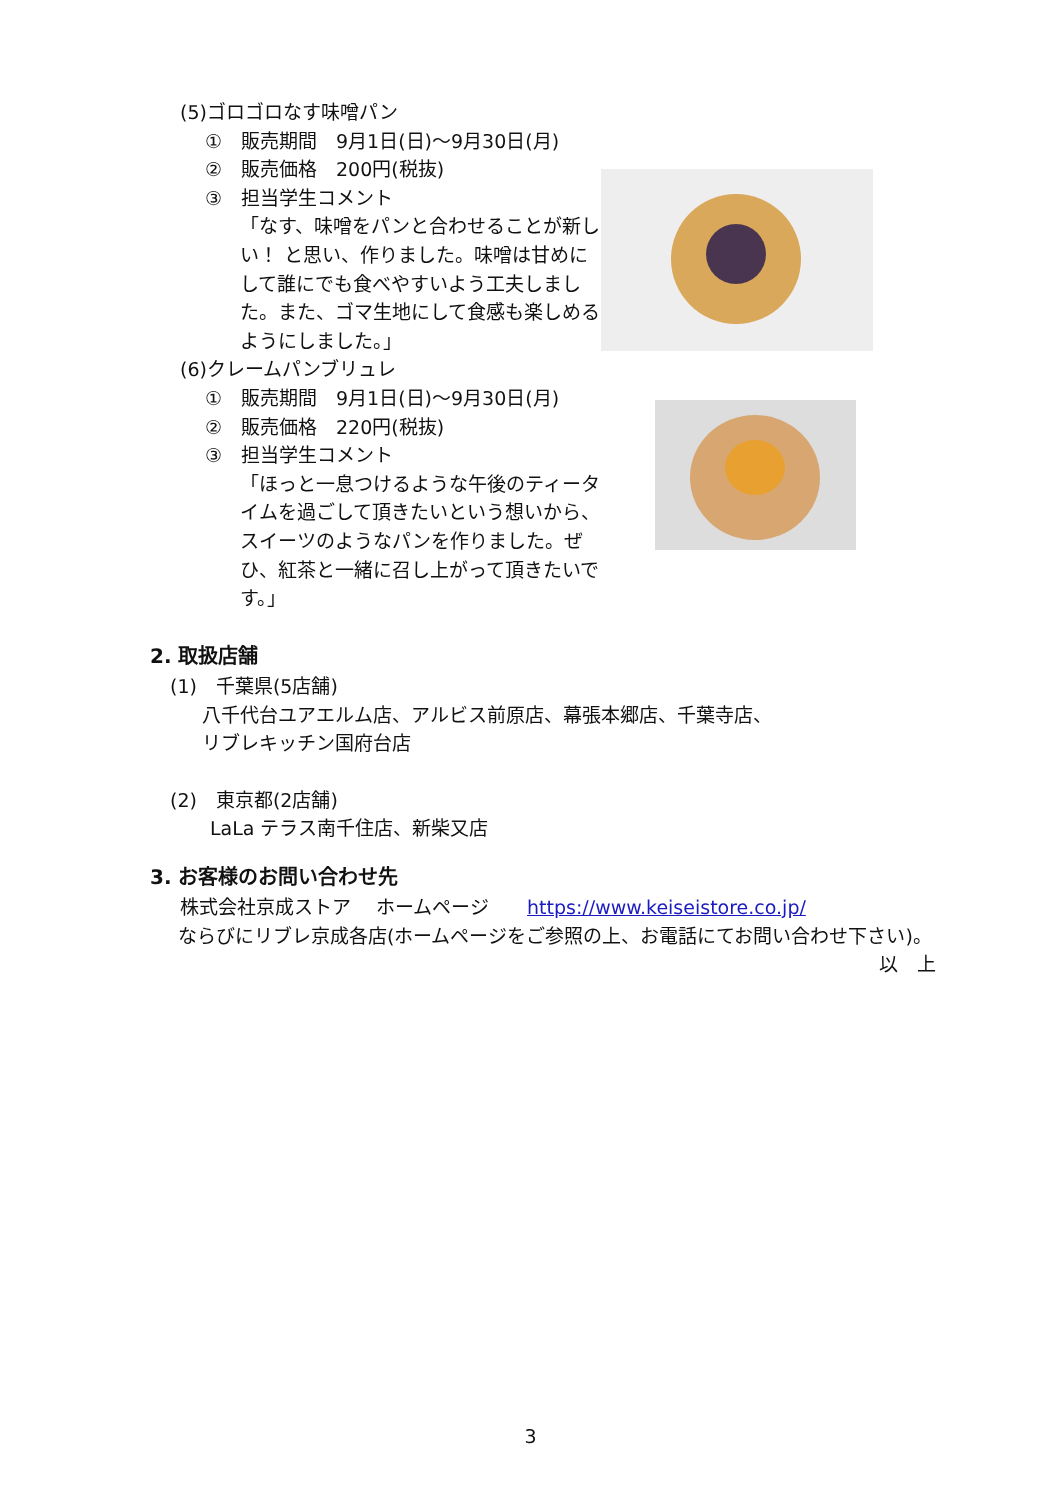(5)ゴロゴロなす味噌パン
①　販売期間　9月1日(日)～9月30日(月)
②　販売価格　200円(税抜)
③　担当学生コメント
「なす、味噌をパンと合わせることが新しい！ と思い、作りました。味噌は甘めにして誰にでも食べやすいよう工夫しました。また、ゴマ生地にして食感も楽しめるようにしました。」
(6)クレームパンブリュレ
①　販売期間　9月1日(日)～9月30日(月)
②　販売価格　220円(税抜)
③　担当学生コメント
「ほっと一息つけるような午後のティータイムを過ごして頂きたいという想いから、スイーツのようなパンを作りました。ぜひ、紅茶と一緒に召し上がって頂きたいです。」
2. 取扱店舗
(1)　千葉県(5店舗)
八千代台ユアエルム店、アルビス前原店、幕張本郷店、千葉寺店、
リブレキッチン国府台店
(2)　東京都(2店舗)
LaLa テラス南千住店、新柴又店
3. お客様のお問い合わせ先
株式会社京成ストア　 ホームページ　　https://www.keiseistore.co.jp/
ならびにリブレ京成各店(ホームページをご参照の上、お電話にてお問い合わせ下さい)。
以　上
3